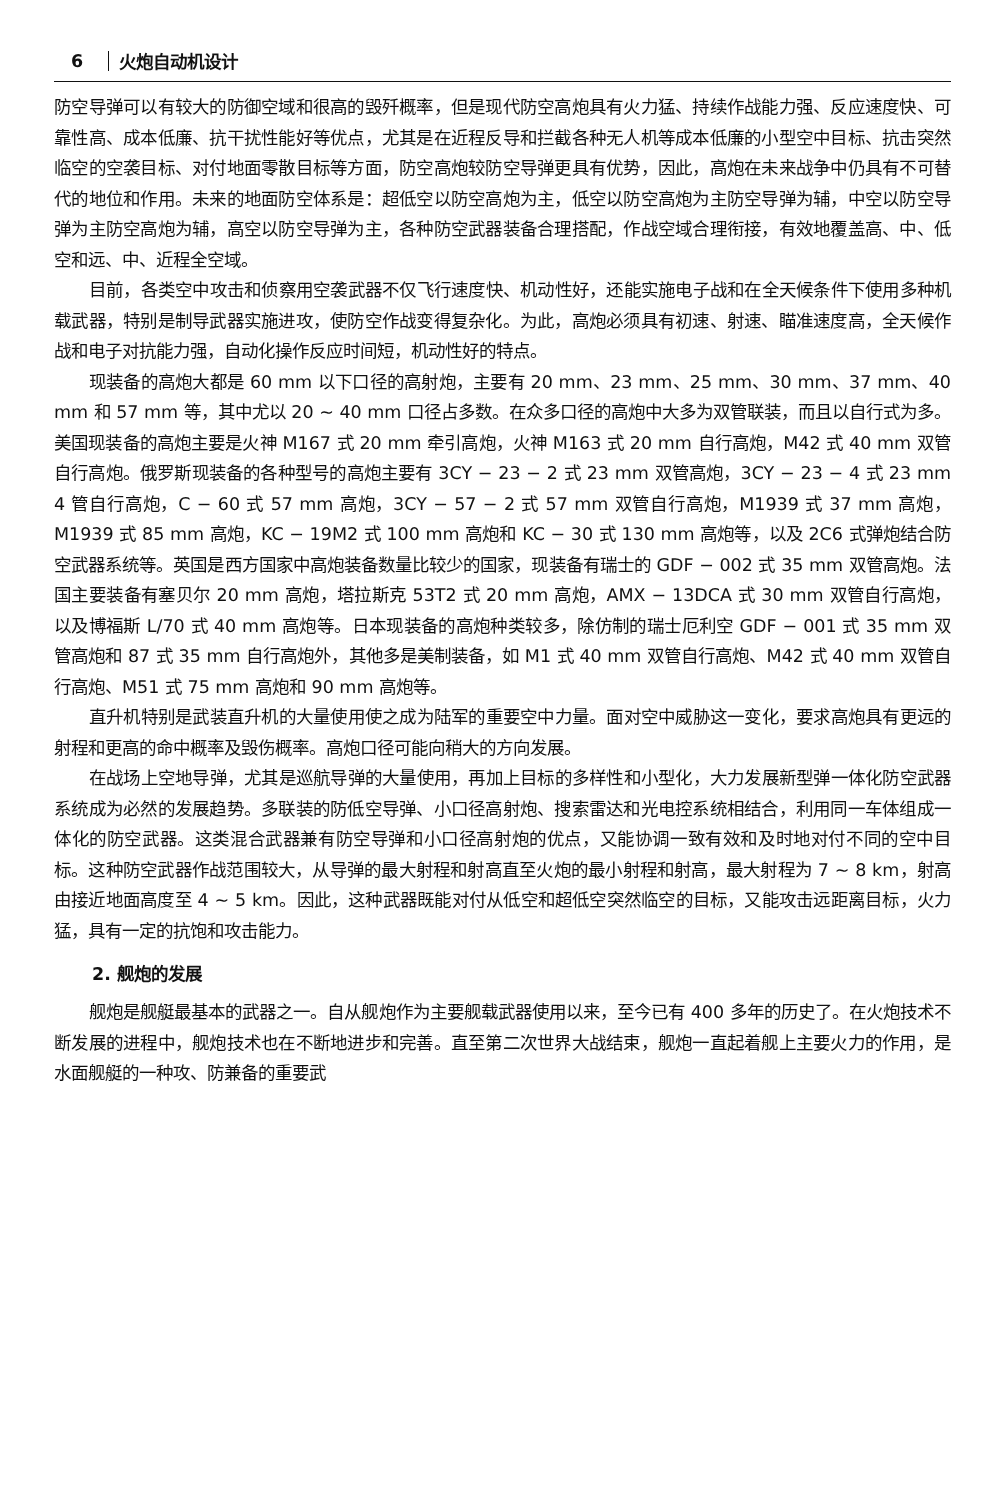6 火炮自动机设计
防空导弹可以有较大的防御空域和很高的毁歼概率，但是现代防空高炮具有火力猛、持续作战能力强、反应速度快、可靠性高、成本低廉、抗干扰性能好等优点，尤其是在近程反导和拦截各种无人机等成本低廉的小型空中目标、抗击突然临空的空袭目标、对付地面零散目标等方面，防空高炮较防空导弹更具有优势，因此，高炮在未来战争中仍具有不可替代的地位和作用。未来的地面防空体系是：超低空以防空高炮为主，低空以防空高炮为主防空导弹为辅，中空以防空导弹为主防空高炮为辅，高空以防空导弹为主，各种防空武器装备合理搭配，作战空域合理衔接，有效地覆盖高、中、低空和远、中、近程全空域。
目前，各类空中攻击和侦察用空袭武器不仅飞行速度快、机动性好，还能实施电子战和在全天候条件下使用多种机载武器，特别是制导武器实施进攻，使防空作战变得复杂化。为此，高炮必须具有初速、射速、瞄准速度高，全天候作战和电子对抗能力强，自动化操作反应时间短，机动性好的特点。
现装备的高炮大都是 60 mm 以下口径的高射炮，主要有 20 mm、23 mm、25 mm、30 mm、37 mm、40 mm 和 57 mm 等，其中尤以 20 ~ 40 mm 口径占多数。在众多口径的高炮中大多为双管联装，而且以自行式为多。美国现装备的高炮主要是火神 M167 式 20 mm 牵引高炮，火神 M163 式 20 mm 自行高炮，M42 式 40 mm 双管自行高炮。俄罗斯现装备的各种型号的高炮主要有 3CY − 23 − 2 式 23 mm 双管高炮，3CY − 23 − 4 式 23 mm 4 管自行高炮，C − 60 式 57 mm 高炮，3CY − 57 − 2 式 57 mm 双管自行高炮，M1939 式 37 mm 高炮，M1939 式 85 mm 高炮，KC − 19M2 式 100 mm 高炮和 KC − 30 式 130 mm 高炮等，以及 2C6 式弹炮结合防空武器系统等。英国是西方国家中高炮装备数量比较少的国家，现装备有瑞士的 GDF − 002 式 35 mm 双管高炮。法国主要装备有塞贝尔 20 mm 高炮，塔拉斯克 53T2 式 20 mm 高炮，AMX − 13DCA 式 30 mm 双管自行高炮，以及博福斯 L/70 式 40 mm 高炮等。日本现装备的高炮种类较多，除仿制的瑞士厄利空 GDF − 001 式 35 mm 双管高炮和 87 式 35 mm 自行高炮外，其他多是美制装备，如 M1 式 40 mm 双管自行高炮、M42 式 40 mm 双管自行高炮、M51 式 75 mm 高炮和 90 mm 高炮等。
直升机特别是武装直升机的大量使用使之成为陆军的重要空中力量。面对空中威胁这一变化，要求高炮具有更远的射程和更高的命中概率及毁伤概率。高炮口径可能向稍大的方向发展。
在战场上空地导弹，尤其是巡航导弹的大量使用，再加上目标的多样性和小型化，大力发展新型弹一体化防空武器系统成为必然的发展趋势。多联装的防低空导弹、小口径高射炮、搜索雷达和光电控系统相结合，利用同一车体组成一体化的防空武器。这类混合武器兼有防空导弹和小口径高射炮的优点，又能协调一致有效和及时地对付不同的空中目标。这种防空武器作战范围较大，从导弹的最大射程和射高直至火炮的最小射程和射高，最大射程为 7 ~ 8 km，射高由接近地面高度至 4 ~ 5 km。因此，这种武器既能对付从低空和超低空突然临空的目标，又能攻击远距离目标，火力猛，具有一定的抗饱和攻击能力。
2. 舰炮的发展
舰炮是舰艇最基本的武器之一。自从舰炮作为主要舰载武器使用以来，至今已有 400 多年的历史了。在火炮技术不断发展的进程中，舰炮技术也在不断地进步和完善。直至第二次世界大战结束，舰炮一直起着舰上主要火力的作用，是水面舰艇的一种攻、防兼备的重要武